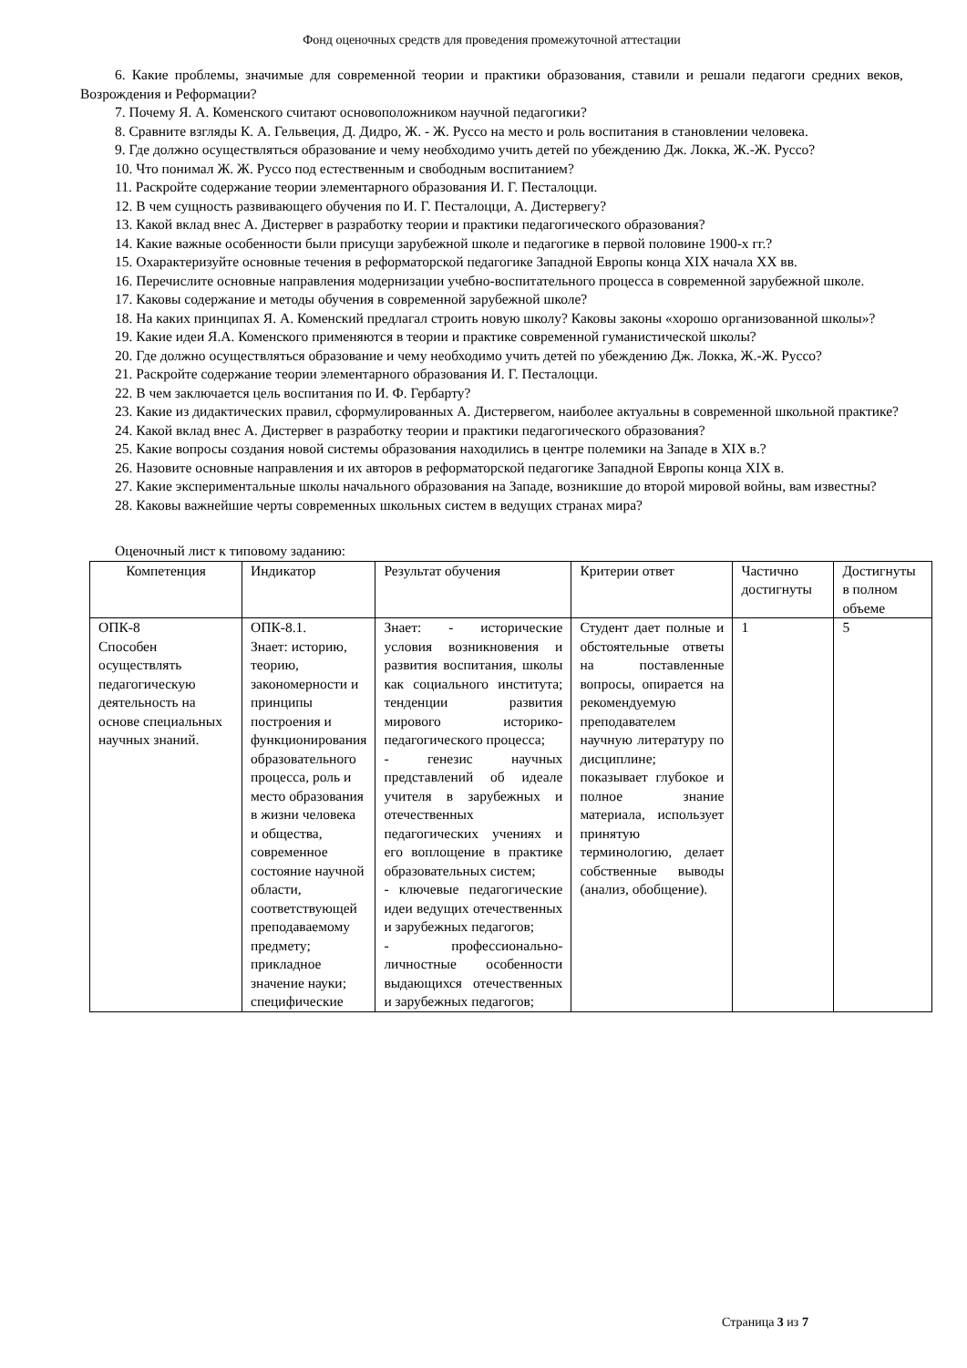Фонд оценочных средств для проведения промежуточной аттестации
6. Какие проблемы, значимые для современной теории и практики образования, ставили и решали педагоги средних веков, Возрождения и Реформации?
7. Почему Я. А. Коменского считают основоположником научной педагогики?
8. Сравните взгляды К. А. Гельвеция, Д. Дидро, Ж. - Ж. Руссо на место и роль воспитания в становлении человека.
9. Где должно осуществляться образование и чему необходимо учить детей по убеждению Дж. Локка, Ж.-Ж. Руссо?
10. Что понимал Ж. Ж. Руссо под естественным и свободным воспитанием?
11. Раскройте содержание теории элементарного образования И. Г. Песталоцци.
12. В чем сущность развивающего обучения по И. Г. Песталоцци, А. Дистервегу?
13. Какой вклад внес А. Дистервег в разработку теории и практики педагогического образования?
14. Какие важные особенности были присущи зарубежной школе и педагогике в первой половине 1900-х гг.?
15. Охарактеризуйте основные течения в реформаторской педагогике Западной Европы конца XIX начала XX вв.
16. Перечислите основные направления модернизации учебно-воспитательного процесса в современной зарубежной школе.
17. Каковы содержание и методы обучения в современной зарубежной школе?
18. На каких принципах Я. А. Коменский предлагал строить новую школу? Каковы законы «хорошо организованной школы»?
19. Какие идеи Я.А. Коменского применяются в теории и практике современной гуманистической школы?
20. Где должно осуществляться образование и чему необходимо учить детей по убеждению Дж. Локка, Ж.-Ж. Руссо?
21. Раскройте содержание теории элементарного образования И. Г. Песталоцци.
22. В чем заключается цель воспитания по И. Ф. Гербарту?
23. Какие из дидактических правил, сформулированных А. Дистервегом, наиболее актуальны в современной школьной практике?
24. Какой вклад внес А. Дистервег в разработку теории и практики педагогического образования?
25. Какие вопросы создания новой системы образования находились в центре полемики на Западе в XIX в.?
26. Назовите основные направления и их авторов в реформаторской педагогике Западной Европы конца XIX в.
27. Какие экспериментальные школы начального образования на Западе, возникшие до второй мировой войны, вам известны?
28. Каковы важнейшие черты современных школьных систем в ведущих странах мира?
Оценочный лист к типовому заданию:
| Компетенция | Индикатор | Результат обучения | Критерии ответ | Частично достигнуты | Достигнуты в полном объеме |
| ОПК-8 Способен осуществлять педагогическую деятельность на основе специальных научных знаний. | ОПК-8.1. Знает: историю, теорию, закономерности и принципы построения и функционирования образовательного процесса, роль и место образования в жизни человека и общества, современное состояние научной области, соответствующей преподаваемому предмету; прикладное значение науки; специфические | Знает: - исторические условия возникновения и развития воспитания, школы как социального института; тенденции развития мирового историко-педагогического процесса; - генезис научных представлений об идеале учителя в зарубежных и отечественных педагогических учениях и его воплощение в практике образовательных систем; - ключевые педагогические идеи ведущих отечественных и зарубежных педагогов; - профессионально-личностные особенности выдающихся отечественных и зарубежных педагогов; | Студент дает полные и обстоятельные ответы на поставленные вопросы, опирается на рекомендуемую преподавателем научную литературу по дисциплине; показывает глубокое и полное знание материала, использует принятую терминологию, делает собственные выводы (анализ, обобщение). | 1 | 5 |
Страница 3 из 7